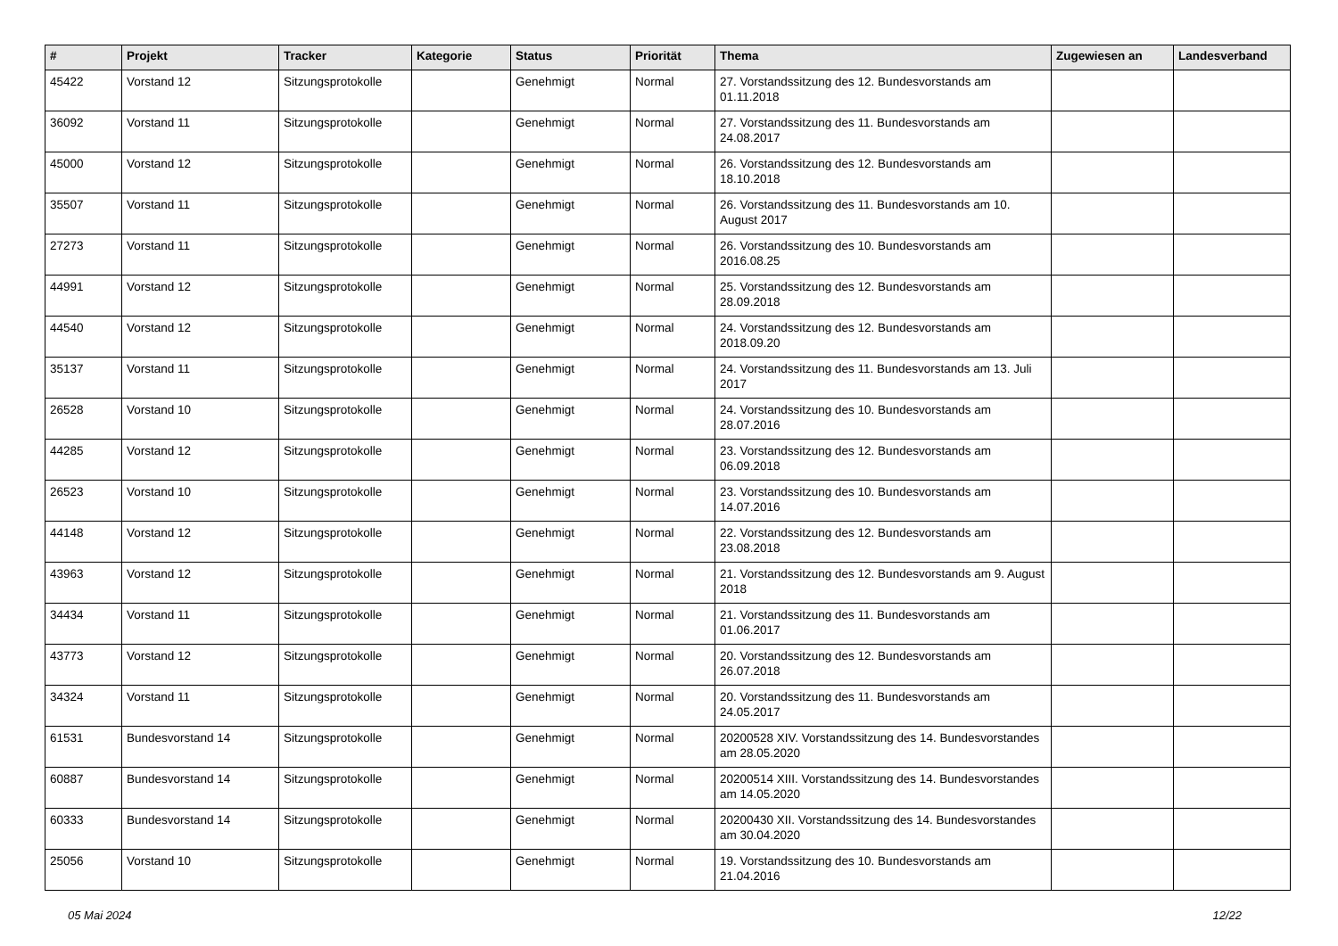| # | Projekt | Tracker | Kategorie | Status | Priorität | Thema | Zugewiesen an | Landesverband |
| --- | --- | --- | --- | --- | --- | --- | --- | --- |
| 45422 | Vorstand 12 | Sitzungsprotokolle | | Genehmigt | Normal | 27. Vorstandssitzung des 12. Bundesvorstands am 01.11.2018 | | |
| 36092 | Vorstand 11 | Sitzungsprotokolle | | Genehmigt | Normal | 27. Vorstandssitzung des 11. Bundesvorstands am 24.08.2017 | | |
| 45000 | Vorstand 12 | Sitzungsprotokolle | | Genehmigt | Normal | 26. Vorstandssitzung des 12. Bundesvorstands am 18.10.2018 | | |
| 35507 | Vorstand 11 | Sitzungsprotokolle | | Genehmigt | Normal | 26. Vorstandssitzung des 11. Bundesvorstands am 10. August 2017 | | |
| 27273 | Vorstand 11 | Sitzungsprotokolle | | Genehmigt | Normal | 26. Vorstandssitzung des 10. Bundesvorstands am 2016.08.25 | | |
| 44991 | Vorstand 12 | Sitzungsprotokolle | | Genehmigt | Normal | 25. Vorstandssitzung des 12. Bundesvorstands am 28.09.2018 | | |
| 44540 | Vorstand 12 | Sitzungsprotokolle | | Genehmigt | Normal | 24. Vorstandssitzung des 12. Bundesvorstands am 2018.09.20 | | |
| 35137 | Vorstand 11 | Sitzungsprotokolle | | Genehmigt | Normal | 24. Vorstandssitzung des 11. Bundesvorstands am 13. Juli 2017 | | |
| 26528 | Vorstand 10 | Sitzungsprotokolle | | Genehmigt | Normal | 24. Vorstandssitzung des 10. Bundesvorstands am 28.07.2016 | | |
| 44285 | Vorstand 12 | Sitzungsprotokolle | | Genehmigt | Normal | 23. Vorstandssitzung des 12. Bundesvorstands am 06.09.2018 | | |
| 26523 | Vorstand 10 | Sitzungsprotokolle | | Genehmigt | Normal | 23. Vorstandssitzung des 10. Bundesvorstands am 14.07.2016 | | |
| 44148 | Vorstand 12 | Sitzungsprotokolle | | Genehmigt | Normal | 22. Vorstandssitzung des 12. Bundesvorstands am 23.08.2018 | | |
| 43963 | Vorstand 12 | Sitzungsprotokolle | | Genehmigt | Normal | 21. Vorstandssitzung des 12. Bundesvorstands am 9. August 2018 | | |
| 34434 | Vorstand 11 | Sitzungsprotokolle | | Genehmigt | Normal | 21. Vorstandssitzung des 11. Bundesvorstands am 01.06.2017 | | |
| 43773 | Vorstand 12 | Sitzungsprotokolle | | Genehmigt | Normal | 20. Vorstandssitzung des 12. Bundesvorstands am 26.07.2018 | | |
| 34324 | Vorstand 11 | Sitzungsprotokolle | | Genehmigt | Normal | 20. Vorstandssitzung des 11. Bundesvorstands am 24.05.2017 | | |
| 61531 | Bundesvorstand 14 | Sitzungsprotokolle | | Genehmigt | Normal | 20200528 XIV. Vorstandssitzung des 14. Bundesvorstandes am 28.05.2020 | | |
| 60887 | Bundesvorstand 14 | Sitzungsprotokolle | | Genehmigt | Normal | 20200514 XIII. Vorstandssitzung des 14. Bundesvorstandes am 14.05.2020 | | |
| 60333 | Bundesvorstand 14 | Sitzungsprotokolle | | Genehmigt | Normal | 20200430 XII. Vorstandssitzung des 14. Bundesvorstandes am 30.04.2020 | | |
| 25056 | Vorstand 10 | Sitzungsprotokolle | | Genehmigt | Normal | 19. Vorstandssitzung des 10. Bundesvorstands am 21.04.2016 | | |
05 Mai 2024 12/22